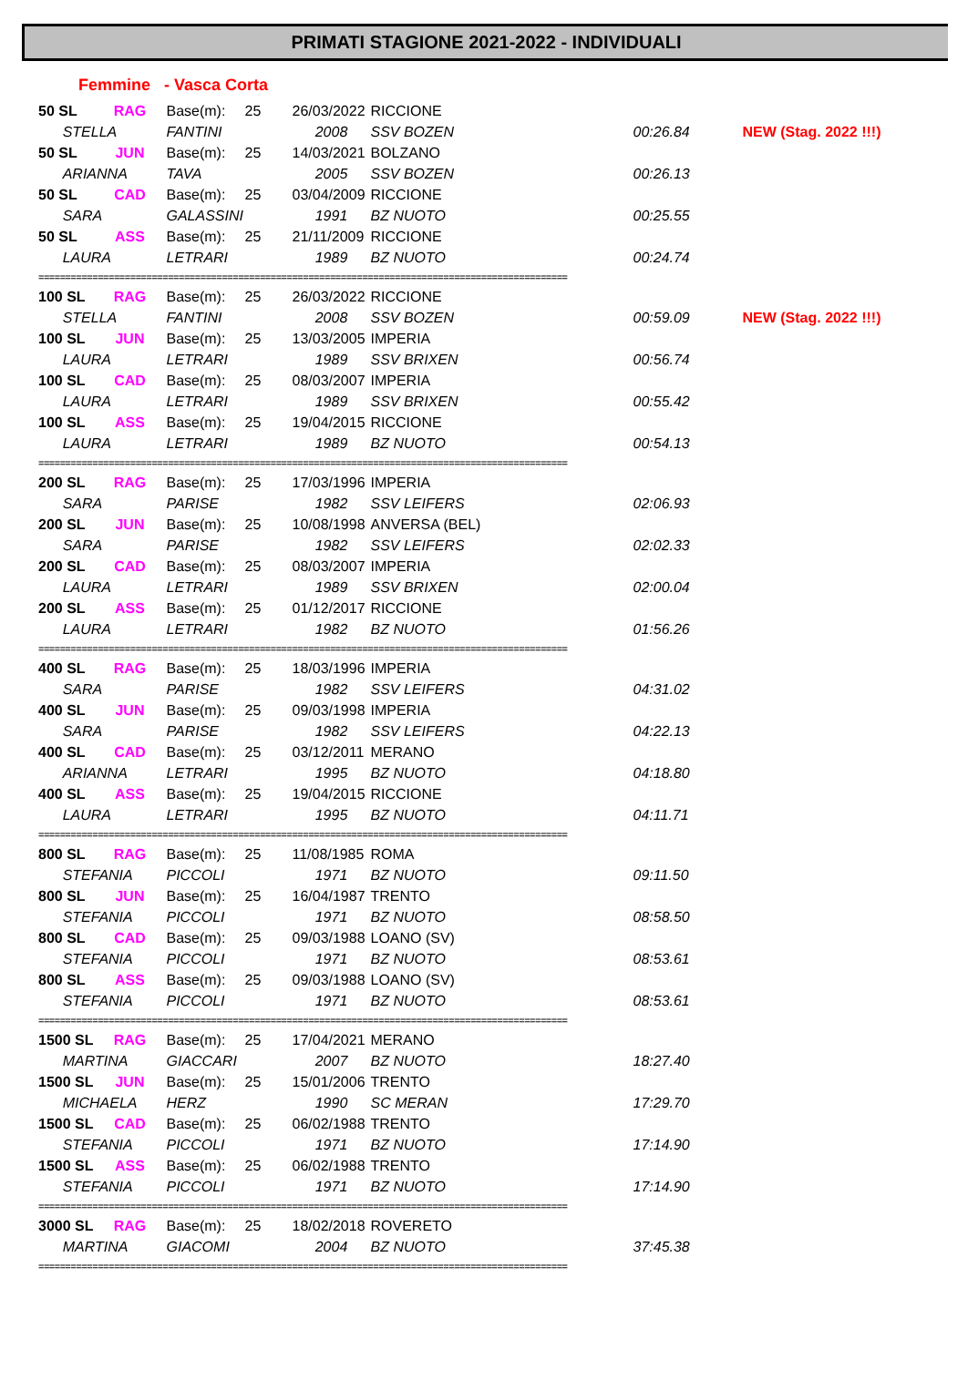PRIMATI STAGIONE 2021-2022 - INDIVIDUALI
Femmine - Vasca Corta
| 50 SL | RAG | Base(m): | 25 | 26/03/2022 | RICCIONE | | |
| STELLA | | FANTINI | | 2008 | SSV BOZEN | 00:26.84 | NEW (Stag. 2022 !!!) |
| 50 SL | JUN | Base(m): | 25 | 14/03/2021 | BOLZANO | | |
| ARIANNA | | TAVA | | 2005 | SSV BOZEN | 00:26.13 | |
| 50 SL | CAD | Base(m): | 25 | 03/04/2009 | RICCIONE | | |
| SARA | | GALASSINI | | 1991 | BZ NUOTO | 00:25.55 | |
| 50 SL | ASS | Base(m): | 25 | 21/11/2009 | RICCIONE | | |
| LAURA | | LETRARI | | 1989 | BZ NUOTO | 00:24.74 | |
| ================================================================================================== | | | | | | | |
| 100 SL | RAG | Base(m): | 25 | 26/03/2022 | RICCIONE | | |
| STELLA | | FANTINI | | 2008 | SSV BOZEN | 00:59.09 | NEW (Stag. 2022 !!!) |
| 100 SL | JUN | Base(m): | 25 | 13/03/2005 | IMPERIA | | |
| LAURA | | LETRARI | | 1989 | SSV BRIXEN | 00:56.74 | |
| 100 SL | CAD | Base(m): | 25 | 08/03/2007 | IMPERIA | | |
| LAURA | | LETRARI | | 1989 | SSV BRIXEN | 00:55.42 | |
| 100 SL | ASS | Base(m): | 25 | 19/04/2015 | RICCIONE | | |
| LAURA | | LETRARI | | 1989 | BZ NUOTO | 00:54.13 | |
| ================================================================================================== | | | | | | | |
| 200 SL | RAG | Base(m): | 25 | 17/03/1996 | IMPERIA | | |
| SARA | | PARISE | | 1982 | SSV LEIFERS | 02:06.93 | |
| 200 SL | JUN | Base(m): | 25 | 10/08/1998 | ANVERSA (BEL) | | |
| SARA | | PARISE | | 1982 | SSV LEIFERS | 02:02.33 | |
| 200 SL | CAD | Base(m): | 25 | 08/03/2007 | IMPERIA | | |
| LAURA | | LETRARI | | 1989 | SSV BRIXEN | 02:00.04 | |
| 200 SL | ASS | Base(m): | 25 | 01/12/2017 | RICCIONE | | |
| LAURA | | LETRARI | | 1982 | BZ NUOTO | 01:56.26 | |
| ================================================================================================== | | | | | | | |
| 400 SL | RAG | Base(m): | 25 | 18/03/1996 | IMPERIA | | |
| SARA | | PARISE | | 1982 | SSV LEIFERS | 04:31.02 | |
| 400 SL | JUN | Base(m): | 25 | 09/03/1998 | IMPERIA | | |
| SARA | | PARISE | | 1982 | SSV LEIFERS | 04:22.13 | |
| 400 SL | CAD | Base(m): | 25 | 03/12/2011 | MERANO | | |
| ARIANNA | | LETRARI | | 1995 | BZ NUOTO | 04:18.80 | |
| 400 SL | ASS | Base(m): | 25 | 19/04/2015 | RICCIONE | | |
| LAURA | | LETRARI | | 1995 | BZ NUOTO | 04:11.71 | |
| ================================================================================================== | | | | | | | |
| 800 SL | RAG | Base(m): | 25 | 11/08/1985 | ROMA | | |
| STEFANIA | | PICCOLI | | 1971 | BZ NUOTO | 09:11.50 | |
| 800 SL | JUN | Base(m): | 25 | 16/04/1987 | TRENTO | | |
| STEFANIA | | PICCOLI | | 1971 | BZ NUOTO | 08:58.50 | |
| 800 SL | CAD | Base(m): | 25 | 09/03/1988 | LOANO (SV) | | |
| STEFANIA | | PICCOLI | | 1971 | BZ NUOTO | 08:53.61 | |
| 800 SL | ASS | Base(m): | 25 | 09/03/1988 | LOANO (SV) | | |
| STEFANIA | | PICCOLI | | 1971 | BZ NUOTO | 08:53.61 | |
| ================================================================================================== | | | | | | | |
| 1500 SL | RAG | Base(m): | 25 | 17/04/2021 | MERANO | | |
| MARTINA | | GIACCARI | | 2007 | BZ NUOTO | 18:27.40 | |
| 1500 SL | JUN | Base(m): | 25 | 15/01/2006 | TRENTO | | |
| MICHAELA | | HERZ | | 1990 | SC MERAN | 17:29.70 | |
| 1500 SL | CAD | Base(m): | 25 | 06/02/1988 | TRENTO | | |
| STEFANIA | | PICCOLI | | 1971 | BZ NUOTO | 17:14.90 | |
| 1500 SL | ASS | Base(m): | 25 | 06/02/1988 | TRENTO | | |
| STEFANIA | | PICCOLI | | 1971 | BZ NUOTO | 17:14.90 | |
| ================================================================================================== | | | | | | | |
| 3000 SL | RAG | Base(m): | 25 | 18/02/2018 | ROVERETO | | |
| MARTINA | | GIACOMI | | 2004 | BZ NUOTO | 37:45.38 | |
| ================================================================================================== | | | | | | | |